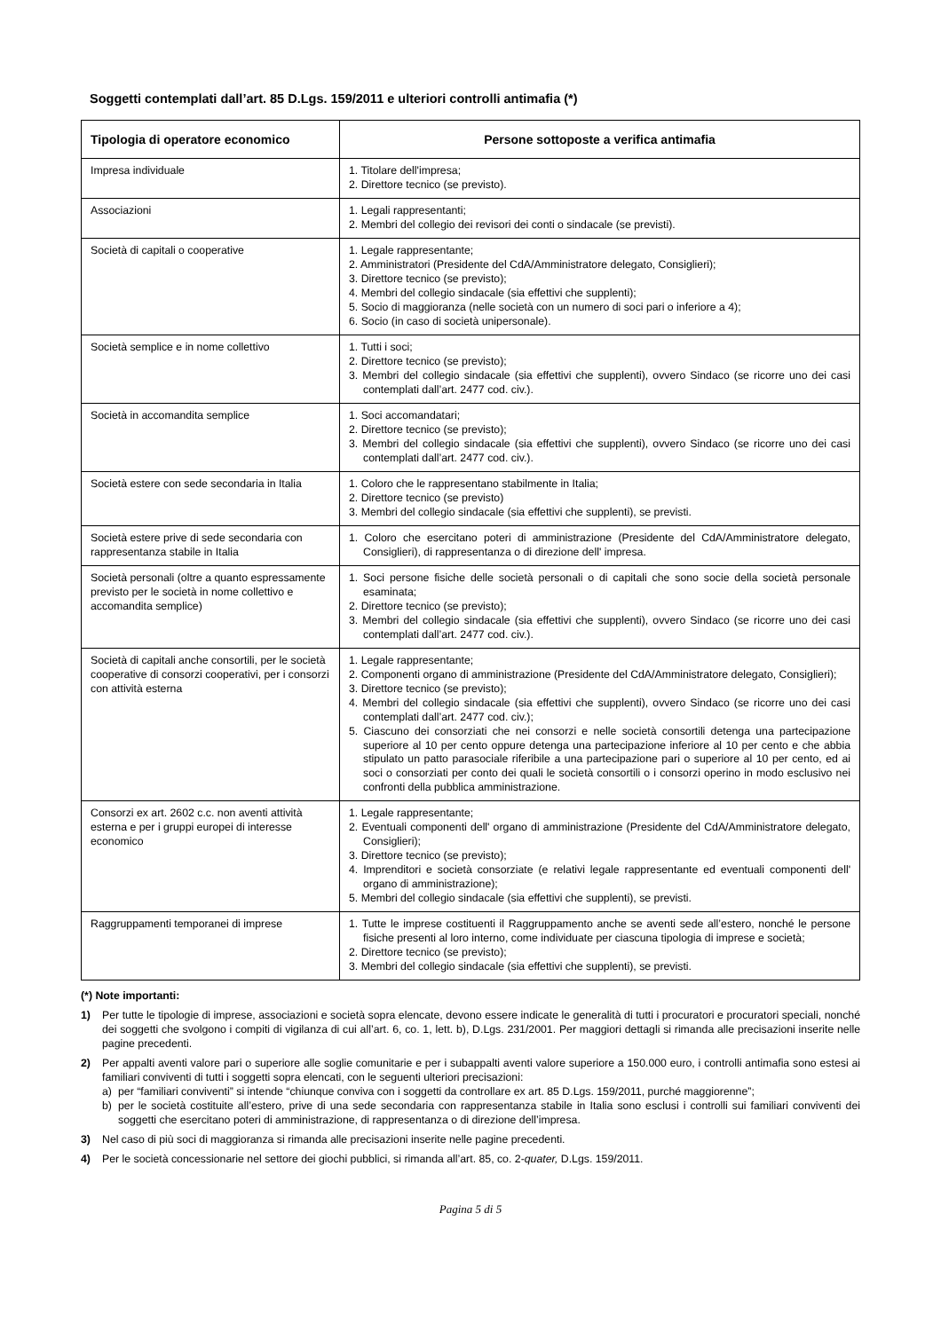Soggetti contemplati dall’art. 85 D.Lgs. 159/2011 e ulteriori controlli antimafia (*)
| Tipologia di operatore economico | Persone sottoposte a verifica antimafia |
| --- | --- |
| Impresa individuale | 1. Titolare dell'impresa; 2. Direttore tecnico (se previsto). |
| Associazioni | 1. Legali rappresentanti; 2. Membri del collegio dei revisori dei conti o sindacale (se previsti). |
| Società di capitali o cooperative | 1. Legale rappresentante; 2. Amministratori (Presidente del CdA/Amministratore delegato, Consiglieri); 3. Direttore tecnico (se previsto); 4. Membri del collegio sindacale (sia effettivi che supplenti); 5. Socio di maggioranza (nelle società con un numero di soci pari o inferiore a 4); 6. Socio (in caso di società unipersonale). |
| Società semplice e in nome collettivo | 1. Tutti i soci; 2. Direttore tecnico (se previsto); 3. Membri del collegio sindacale (sia effettivi che supplenti), ovvero Sindaco (se ricorre uno dei casi contemplati dall’art. 2477 cod. civ.). |
| Società in accomandita semplice | 1. Soci accomandatari; 2. Direttore tecnico (se previsto); 3. Membri del collegio sindacale (sia effettivi che supplenti), ovvero Sindaco (se ricorre uno dei casi contemplati dall’art. 2477 cod. civ.). |
| Società estere con sede secondaria in Italia | 1. Coloro che le rappresentano stabilmente in Italia; 2. Direttore tecnico (se previsto) 3. Membri del collegio sindacale (sia effettivi che supplenti), se previsti. |
| Società estere prive di sede secondaria con rappresentanza stabile in Italia | 1. Coloro che esercitano poteri di amministrazione (Presidente del CdA/Amministratore delegato, Consiglieri), di rappresentanza o di direzione dell' impresa. |
| Società personali (oltre a quanto espressamente previsto per le società in nome collettivo e accomandita semplice) | 1. Soci persone fisiche delle società personali o di capitali che sono socie della società personale esaminata; 2. Direttore tecnico (se previsto); 3. Membri del collegio sindacale (sia effettivi che supplenti), ovvero Sindaco (se ricorre uno dei casi contemplati dall’art. 2477 cod. civ.). |
| Società di capitali anche consortili, per le società cooperative di consorzi cooperativi, per i consorzi con attività esterna | 1. Legale rappresentante; 2. Componenti organo di amministrazione (Presidente del CdA/Amministratore delegato, Consiglieri); 3. Direttore tecnico (se previsto); 4. Membri del collegio sindacale (sia effettivi che supplenti), ovvero Sindaco (se ricorre uno dei casi contemplati dall’art. 2477 cod. civ.); 5. Ciascuno dei consorziati che nei consorzi e nelle società consortili detenga una partecipazione superiore al 10 per cento oppure detenga una partecipazione inferiore al 10 per cento e che abbia stipulato un patto parasociale riferibile a una partecipazione pari o superiore al 10 per cento, ed ai soci o consorziati per conto dei quali le società consortili o i consorzi operino in modo esclusivo nei confronti della pubblica amministrazione. |
| Consorzi ex art. 2602 c.c. non aventi attività esterna e per i gruppi europei di interesse economico | 1. Legale rappresentante; 2. Eventuali componenti dell' organo di amministrazione (Presidente del CdA/Amministratore delegato, Consiglieri); 3. Direttore tecnico (se previsto); 4. Imprenditori e società consorziate (e relativi legale rappresentante ed eventuali componenti dell' organo di amministrazione); 5. Membri del collegio sindacale (sia effettivi che supplenti), se previsti. |
| Raggruppamenti temporanei di imprese | 1. Tutte le imprese costituenti il Raggruppamento anche se aventi sede all’estero, nonché le persone fisiche presenti al loro interno, come individuate per ciascuna tipologia di imprese e società; 2. Direttore tecnico (se previsto); 3. Membri del collegio sindacale (sia effettivi che supplenti), se previsti. |
(*) Note importanti:
1) Per tutte le tipologie di imprese, associazioni e società sopra elencate, devono essere indicate le generalità di tutti i procuratori e procuratori speciali, nonché dei soggetti che svolgono i compiti di vigilanza di cui all’art. 6, co. 1, lett. b), D.Lgs. 231/2001. Per maggiori dettagli si rimanda alle precisazioni inserite nelle pagine precedenti.
2) Per appalti aventi valore pari o superiore alle soglie comunitarie e per i subappalti aventi valore superiore a 150.000 euro, i controlli antimafia sono estesi ai familiari conviventi di tutti i soggetti sopra elencati, con le seguenti ulteriori precisazioni:
a) per “familiari conviventi” si intende “chiunque conviva con i soggetti da controllare ex art. 85 D.Lgs. 159/2011, purché maggiorenne”;
b) per le società costituite all’estero, prive di una sede secondaria con rappresentanza stabile in Italia sono esclusi i controlli sui familiari conviventi dei soggetti che esercitano poteri di amministrazione, di rappresentanza o di direzione dell’impresa.
3) Nel caso di più soci di maggioranza si rimanda alle precisazioni inserite nelle pagine precedenti.
4) Per le società concessionarie nel settore dei giochi pubblici, si rimanda all’art. 85, co. 2-quater, D.Lgs. 159/2011.
Pagina 5 di 5